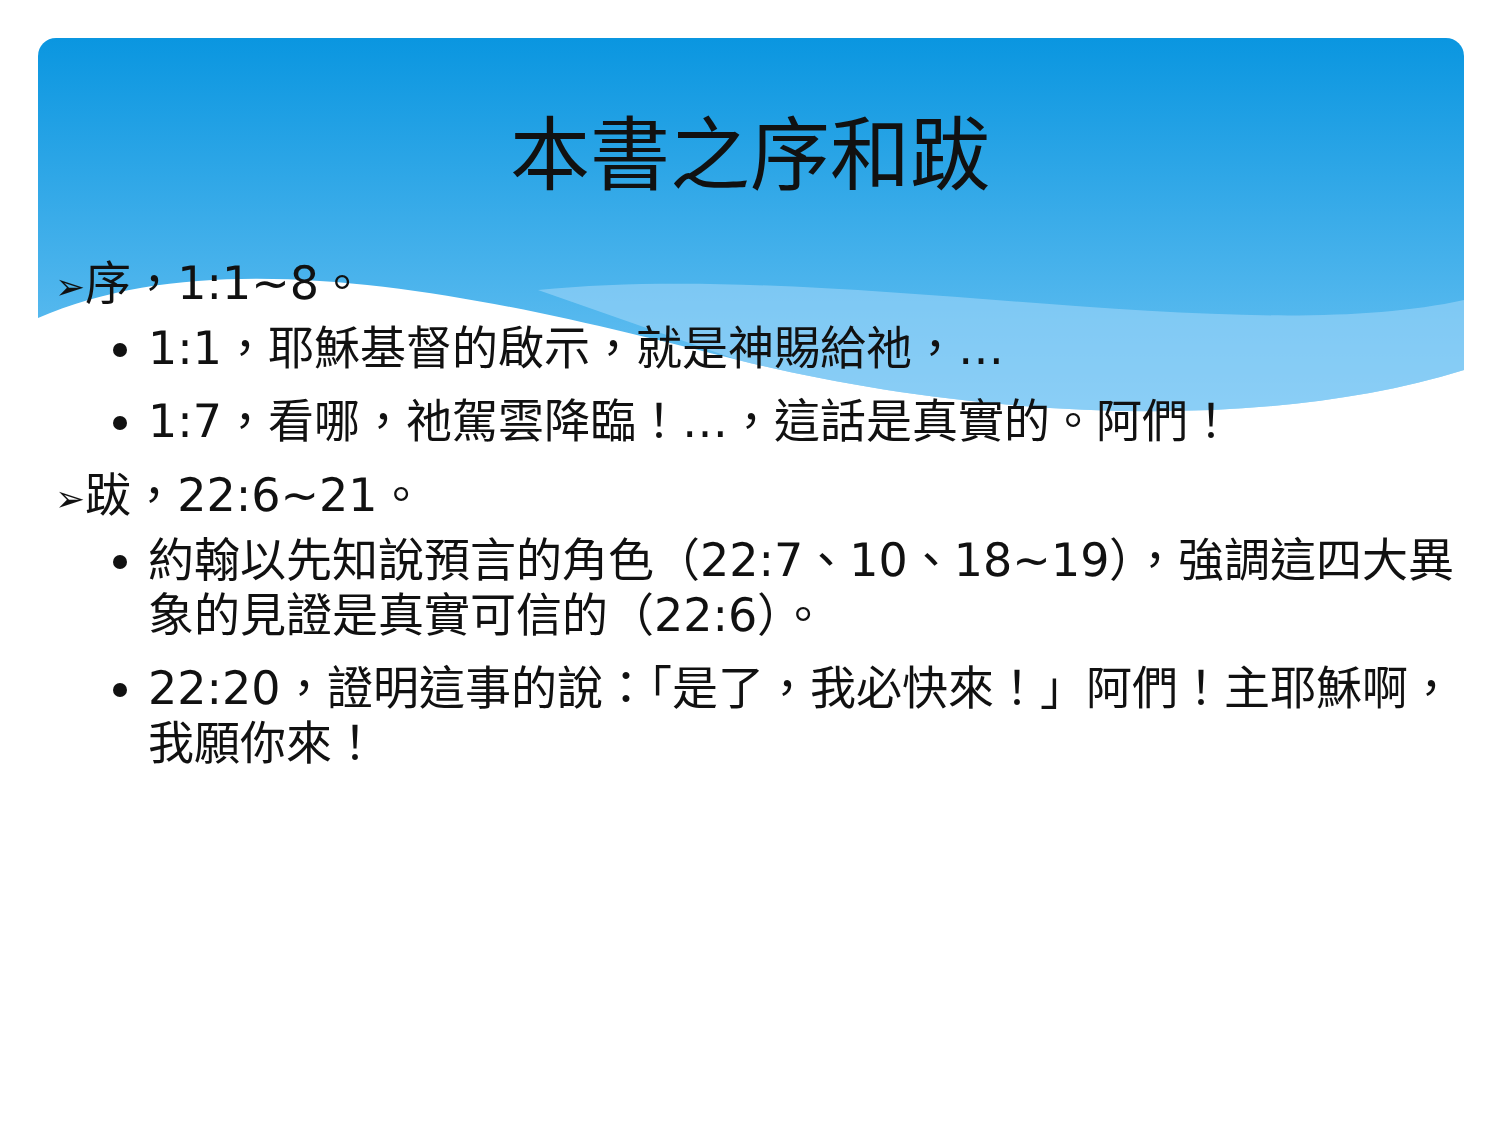本書之序和跋
➢序，1:1~8。
1:1，耶穌基督的啟示，就是神賜給祂，…
1:7，看哪，祂駕雲降臨！…，這話是真實的。阿們！
➢跋，22:6~21。
約翰以先知說預言的角色（22:7、10、18~19），強調這四大異象的見證是真實可信的（22:6）。
22:20，證明這事的說：「是了，我必快來！」阿們！主耶穌啊，我願你來！